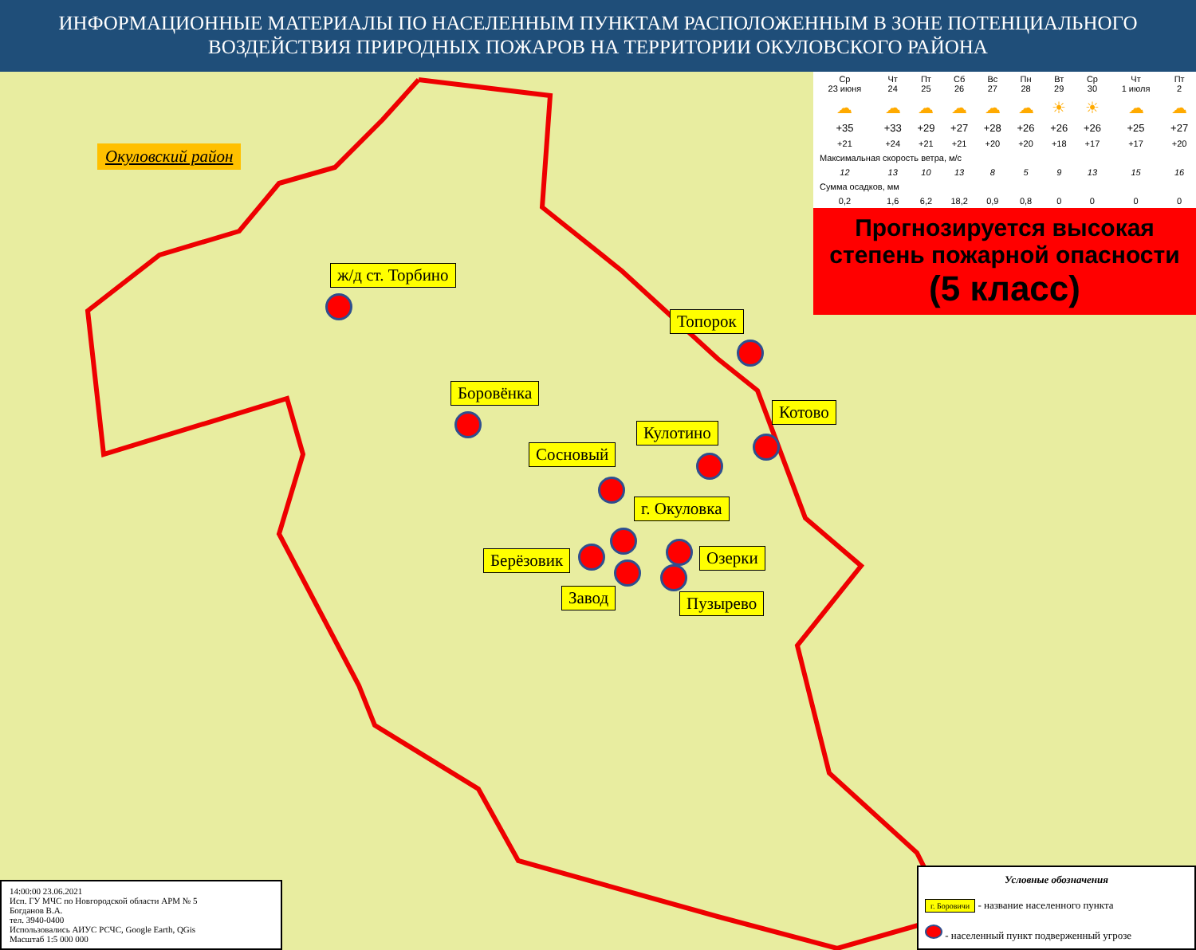ИНФОРМАЦИОННЫЕ МАТЕРИАЛЫ ПО НАСЕЛЕННЫМ ПУНКТАМ РАСПОЛОЖЕННЫМ В ЗОНЕ ПОТЕНЦИАЛЬНОГО
ВОЗДЕЙСТВИЯ ПРИРОДНЫХ ПОЖАРОВ НА ТЕРРИТОРИИ ОКУЛОВСКОГО РАЙОНА
Окуловский район
ж/д ст. Торбино
Топорок
Боровёнка
Котово
Кулотино
Сосновый
г. Окуловка
Берёзовик Озерки
Завод Пузырево
| Ср 23 июня | Чт 24 | Пт 25 | Сб 26 | Вс 27 | Пн 28 | Вт 29 | Ср 30 | Чт 1 июля | Пт 2 |
| ☁ | ☁ | ☁ | ☁ | ☁ | ☁ | ☀ | ☀ | ☁ | ☁ |
| +35 | +33 | +29 | +27 | +28 | +26 | +26 | +26 | +25 | +27 |
| +21 | +24 | +21 | +21 | +20 | +20 | +18 | +17 | +17 | +20 |
| Максимальная скорость ветра, м/с | | | | | | | | | |
| 12 | 13 | 10 | 13 | 8 | 5 | 9 | 13 | 15 | 16 |
| Сумма осадков, мм | | | | | | | | | |
| 0,2 | 1,6 | 6,2 | 18,2 | 0,9 | 0,8 | 0 | 0 | 0 | 0 |
Прогнозируется высокая степень пожарной опасности
(5 класс)
14:00:00 23.06.2021
Исп. ГУ МЧС по Новгородской области АРМ № 5
Богданов В.А.
тел. 3940-0400
Использовались АИУС РСЧС, Google Earth, QGis
Масштаб 1:5 000 000
Условные обозначения
г. Боровичи - название населенного пункта
- населенный пункт подверженный угрозе